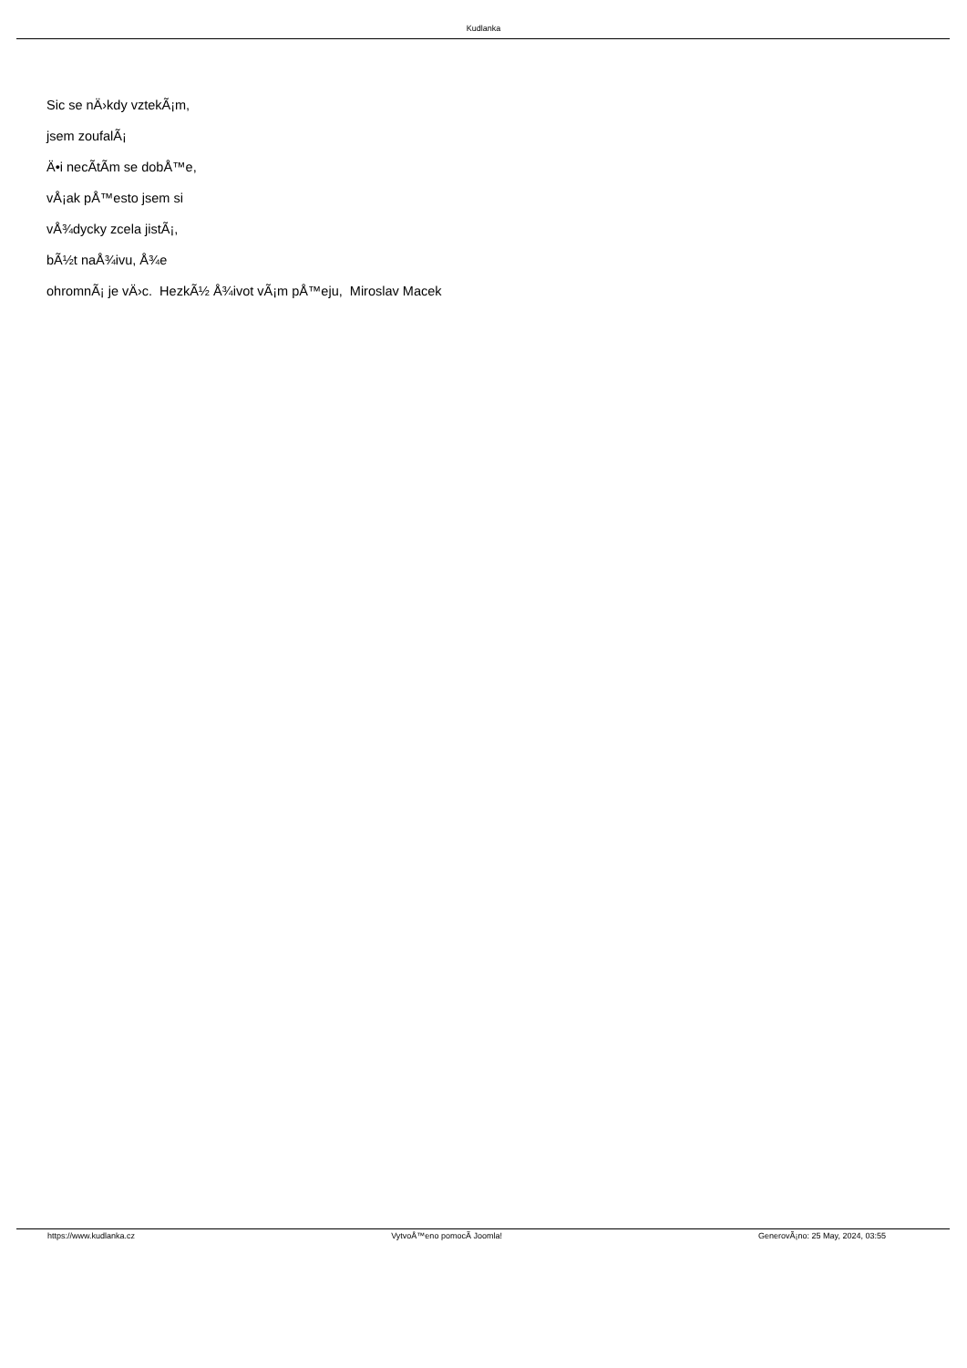Kudlanka
Sic se nÄ›kdy vztekÃ¡m,
jsem zoufalÃ¡
Ä•i necÃ­tÃ­m se dobÅ™e,
vÅ¡ak pÅ™esto jsem si
vÅ¾dycky zcela jistÃ¡,
bÃ½t naÅ¾ivu, Å¾e
ohromnÃ¡ je vÄ›c. HezkÃ½ Å¾ivot vÃ¡m pÅ™eju, Miroslav Macek
https://www.kudlanka.cz VytvoÅ™eno pomocÃ­ Joomla! GenerovÃ¡no: 25 May, 2024, 03:55